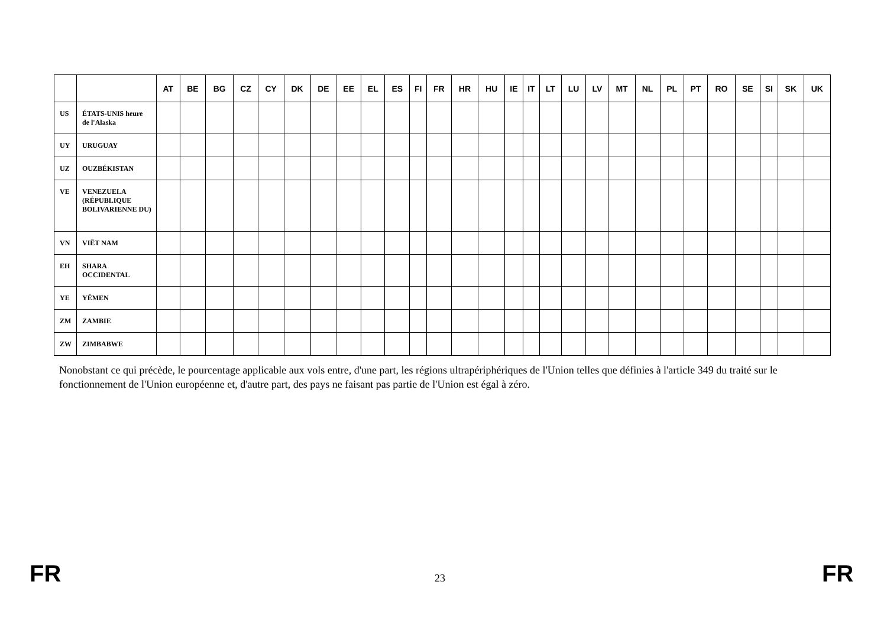| | | AT | BE | BG | CZ | CY | DK | DE | EE | EL | ES | FI | FR | HR | HU | IE | IT | LT | LU | LV | MT | NL | PL | PT | RO | SE | SI | SK | UK |
| --- | --- | --- | --- | --- | --- | --- | --- | --- | --- | --- | --- | --- | --- | --- | --- | --- | --- | --- | --- | --- | --- | --- | --- | --- | --- | --- | --- | --- | --- |
| US | ÉTATS-UNIS heure de l'Alaska | | | | | | | | | | | | | | | | | | | | | | | | | | | | |
| UY | URUGUAY | | | | | | | | | | | | | | | | | | | | | | | | | | | | |
| UZ | OUZBÉKISTAN | | | | | | | | | | | | | | | | | | | | | | | | | | | | |
| VE | VENEZUELA (RÉPUBLIQUE BOLIVARIENNE DU) | | | | | | | | | | | | | | | | | | | | | | | | | | | | |
| VN | VIËT NAM | | | | | | | | | | | | | | | | | | | | | | | | | | | | |
| EH | SHARA OCCIDENTAL | | | | | | | | | | | | | | | | | | | | | | | | | | | | |
| YE | YÉMEN | | | | | | | | | | | | | | | | | | | | | | | | | | | | |
| ZM | ZAMBIE | | | | | | | | | | | | | | | | | | | | | | | | | | | | |
| ZW | ZIMBABWE | | | | | | | | | | | | | | | | | | | | | | | | | | | | |
Nonobstant ce qui précède, le pourcentage applicable aux vols entre, d'une part, les régions ultrapériphériques de l'Union telles que définies à l'article 349 du traité sur le fonctionnement de l'Union européenne et, d'autre part, des pays ne faisant pas partie de l'Union est égal à zéro.
FR 23 FR